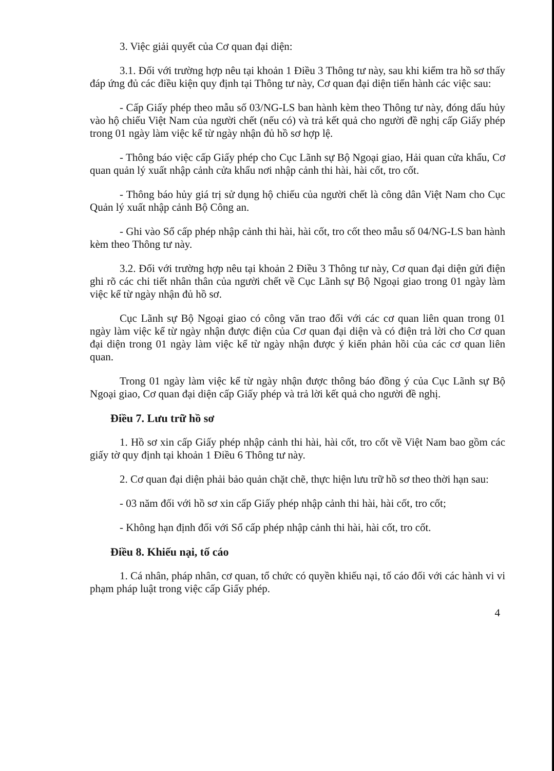3. Việc giải quyết của Cơ quan đại diện:
3.1. Đối với trường hợp nêu tại khoản 1 Điều 3 Thông tư này, sau khi kiểm tra hồ sơ thấy đáp ứng đủ các điều kiện quy định tại Thông tư này, Cơ quan đại diện tiến hành các việc sau:
- Cấp Giấy phép theo mẫu số 03/NG-LS ban hành kèm theo Thông tư này, đóng dấu hủy vào hộ chiếu Việt Nam của người chết (nếu có) và trả kết quả cho người đề nghị cấp Giấy phép trong 01 ngày làm việc kể từ ngày nhận đủ hồ sơ hợp lệ.
- Thông báo việc cấp Giấy phép cho Cục Lãnh sự Bộ Ngoại giao, Hải quan cửa khẩu, Cơ quan quản lý xuất nhập cảnh cửa khẩu nơi nhập cảnh thi hài, hài cốt, tro cốt.
- Thông báo hủy giá trị sử dụng hộ chiếu của người chết là công dân Việt Nam cho Cục Quản lý xuất nhập cảnh Bộ Công an.
- Ghi vào Sổ cấp phép nhập cảnh thi hài, hài cốt, tro cốt theo mẫu số 04/NG-LS ban hành kèm theo Thông tư này.
3.2. Đối với trường hợp nêu tại khoản 2 Điều 3 Thông tư này, Cơ quan đại diện gửi điện ghi rõ các chi tiết nhân thân của người chết về Cục Lãnh sự Bộ Ngoại giao trong 01 ngày làm việc kể từ ngày nhận đủ hồ sơ.
Cục Lãnh sự Bộ Ngoại giao có công văn trao đổi với các cơ quan liên quan trong 01 ngày làm việc kể từ ngày nhận được điện của Cơ quan đại diện và có điện trả lời cho Cơ quan đại diện trong 01 ngày làm việc kể từ ngày nhận được ý kiến phản hồi của các cơ quan liên quan.
Trong 01 ngày làm việc kể từ ngày nhận được thông báo đồng ý của Cục Lãnh sự Bộ Ngoại giao, Cơ quan đại diện cấp Giấy phép và trả lời kết quả cho người đề nghị.
Điều 7. Lưu trữ hồ sơ
1. Hồ sơ xin cấp Giấy phép nhập cảnh thi hài, hài cốt, tro cốt về Việt Nam bao gồm các giấy tờ quy định tại khoản 1 Điều 6 Thông tư này.
2. Cơ quan đại diện phải bảo quản chặt chẽ, thực hiện lưu trữ hồ sơ theo thời hạn sau:
- 03 năm đối với hồ sơ xin cấp Giấy phép nhập cảnh thi hài, hài cốt, tro cốt;
- Không hạn định đối với Sổ cấp phép nhập cảnh thi hài, hài cốt, tro cốt.
Điều 8. Khiếu nại, tố cáo
1. Cá nhân, pháp nhân, cơ quan, tổ chức có quyền khiếu nại, tố cáo đối với các hành vi vi phạm pháp luật trong việc cấp Giấy phép.
4